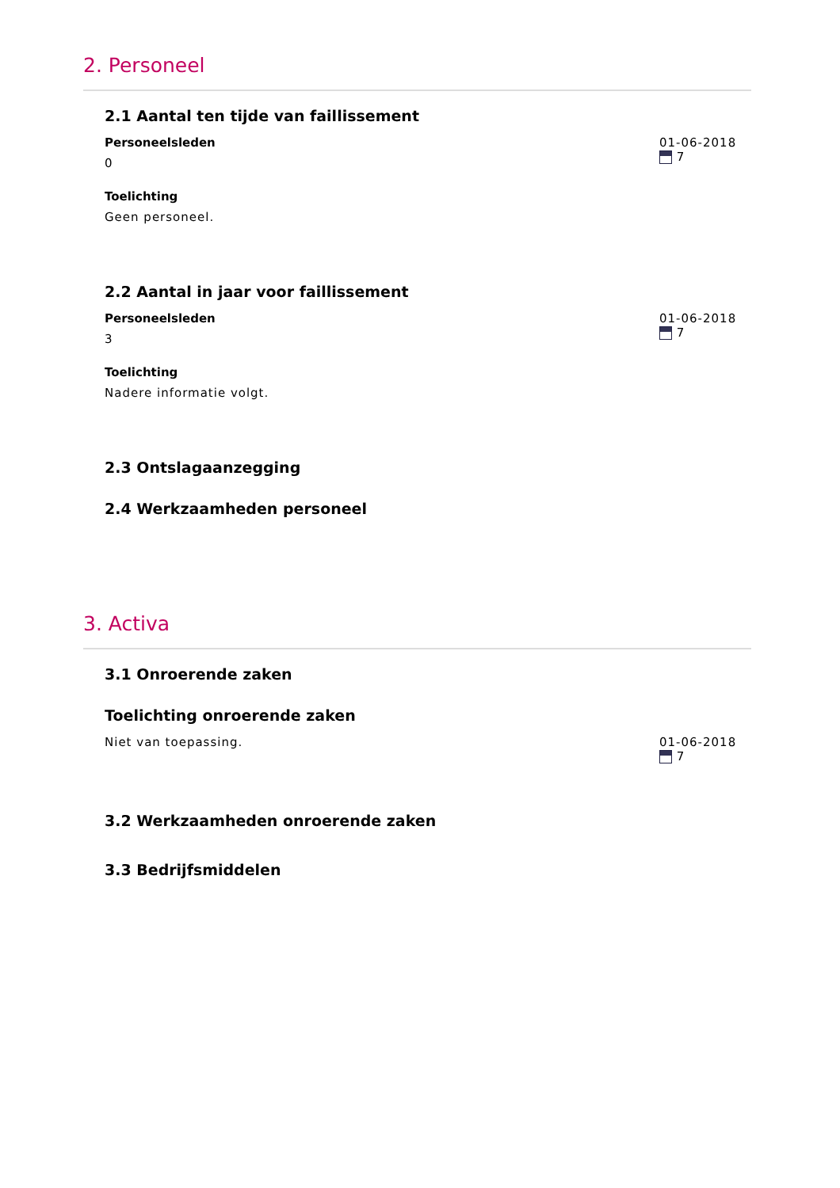2. Personeel
2.1 Aantal ten tijde van faillissement
Personeelsleden
0
Toelichting
Geen personeel.
01-06-2018
7
2.2 Aantal in jaar voor faillissement
Personeelsleden
3
Toelichting
Nadere informatie volgt.
01-06-2018
7
2.3 Ontslagaanzegging
2.4 Werkzaamheden personeel
3. Activa
3.1 Onroerende zaken
Toelichting onroerende zaken
Niet van toepassing. 01-06-2018
7
3.2 Werkzaamheden onroerende zaken
3.3 Bedrijfsmiddelen